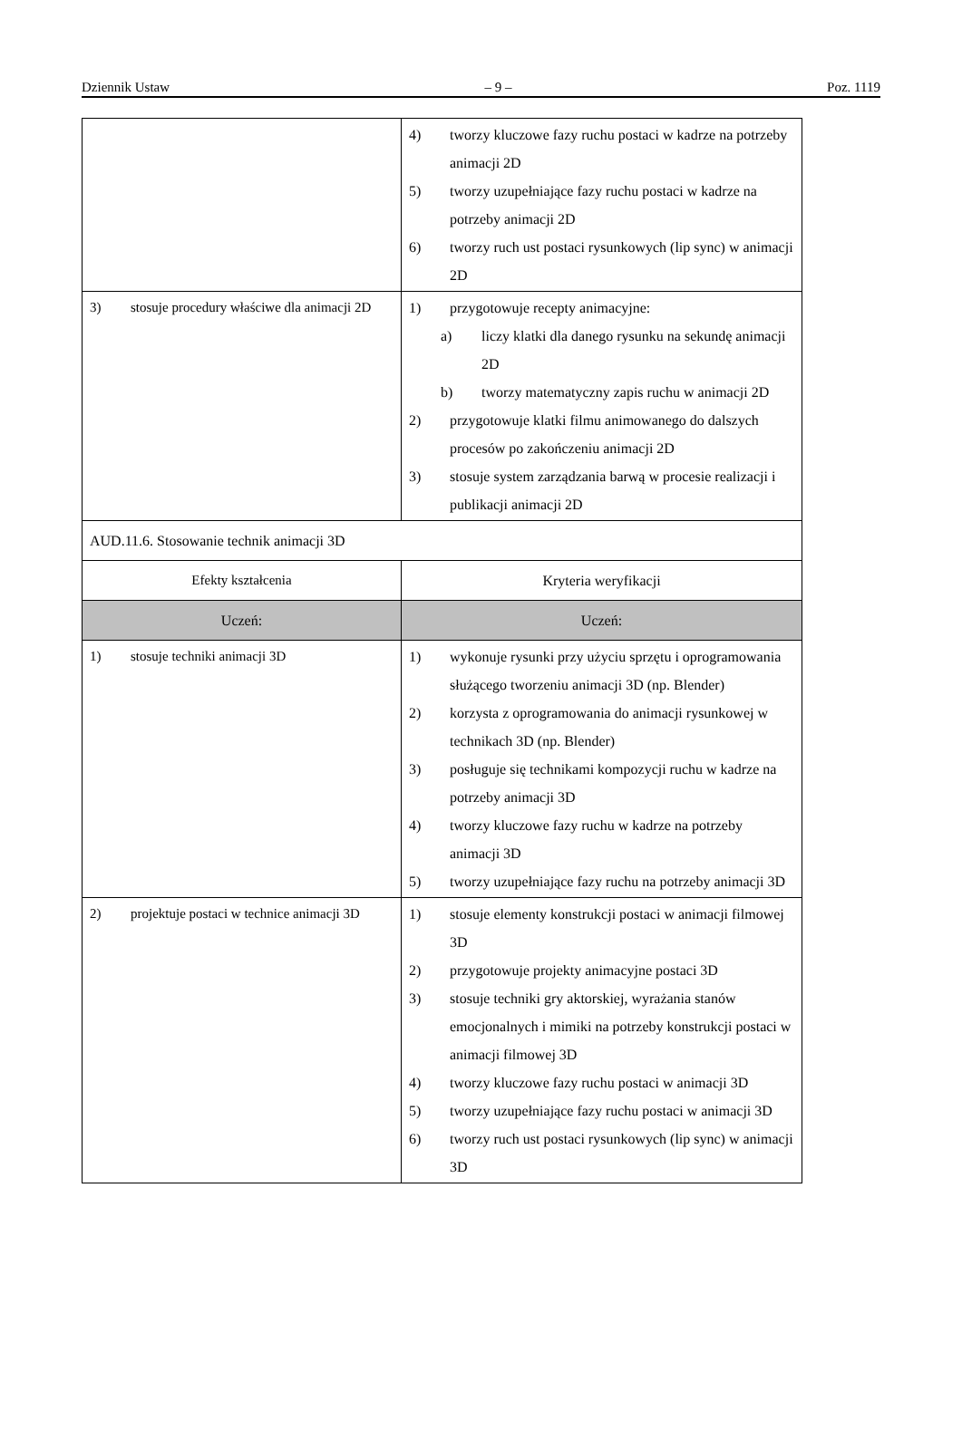Dziennik Ustaw – 9 – Poz. 1119
| | 4) tworzy kluczowe fazy ruchu postaci w kadrze na potrzeby animacji 2D 5) tworzy uzupełniające fazy ruchu postaci w kadrze na potrzeby animacji 2D 6) tworzy ruch ust postaci rysunkowych (lip sync) w animacji 2D |
| 3) stosuje procedury właściwe dla animacji 2D | 1) przygotowuje recepty animacyjne: a) liczy klatki dla danego rysunku na sekundę animacji 2D b) tworzy matematyczny zapis ruchu w animacji 2D 2) przygotowuje klatki filmu animowanego do dalszych procesów po zakończeniu animacji 2D 3) stosuje system zarządzania barwą w procesie realizacji i publikacji animacji 2D |
| AUD.11.6. Stosowanie technik animacji 3D | |
| Efekty kształcenia | Kryteria weryfikacji |
| Uczeń: | Uczeń: |
| 1) stosuje techniki animacji 3D | 1) wykonuje rysunki przy użyciu sprzętu i oprogramowania służącego tworzeniu animacji 3D (np. Blender) 2) korzysta z oprogramowania do animacji rysunkowej w technikach 3D (np. Blender) 3) posługuje się technikami kompozycji ruchu w kadrze na potrzeby animacji 3D 4) tworzy kluczowe fazy ruchu w kadrze na potrzeby animacji 3D 5) tworzy uzupełniające fazy ruchu na potrzeby animacji 3D |
| 2) projektuje postaci w technice animacji 3D | 1) stosuje elementy konstrukcji postaci w animacji filmowej 3D 2) przygotowuje projekty animacyjne postaci 3D 3) stosuje techniki gry aktorskiej, wyrażania stanów emocjonalnych i mimiki na potrzeby konstrukcji postaci w animacji filmowej 3D 4) tworzy kluczowe fazy ruchu postaci w animacji 3D 5) tworzy uzupełniające fazy ruchu postaci w animacji 3D 6) tworzy ruch ust postaci rysunkowych (lip sync) w animacji 3D |